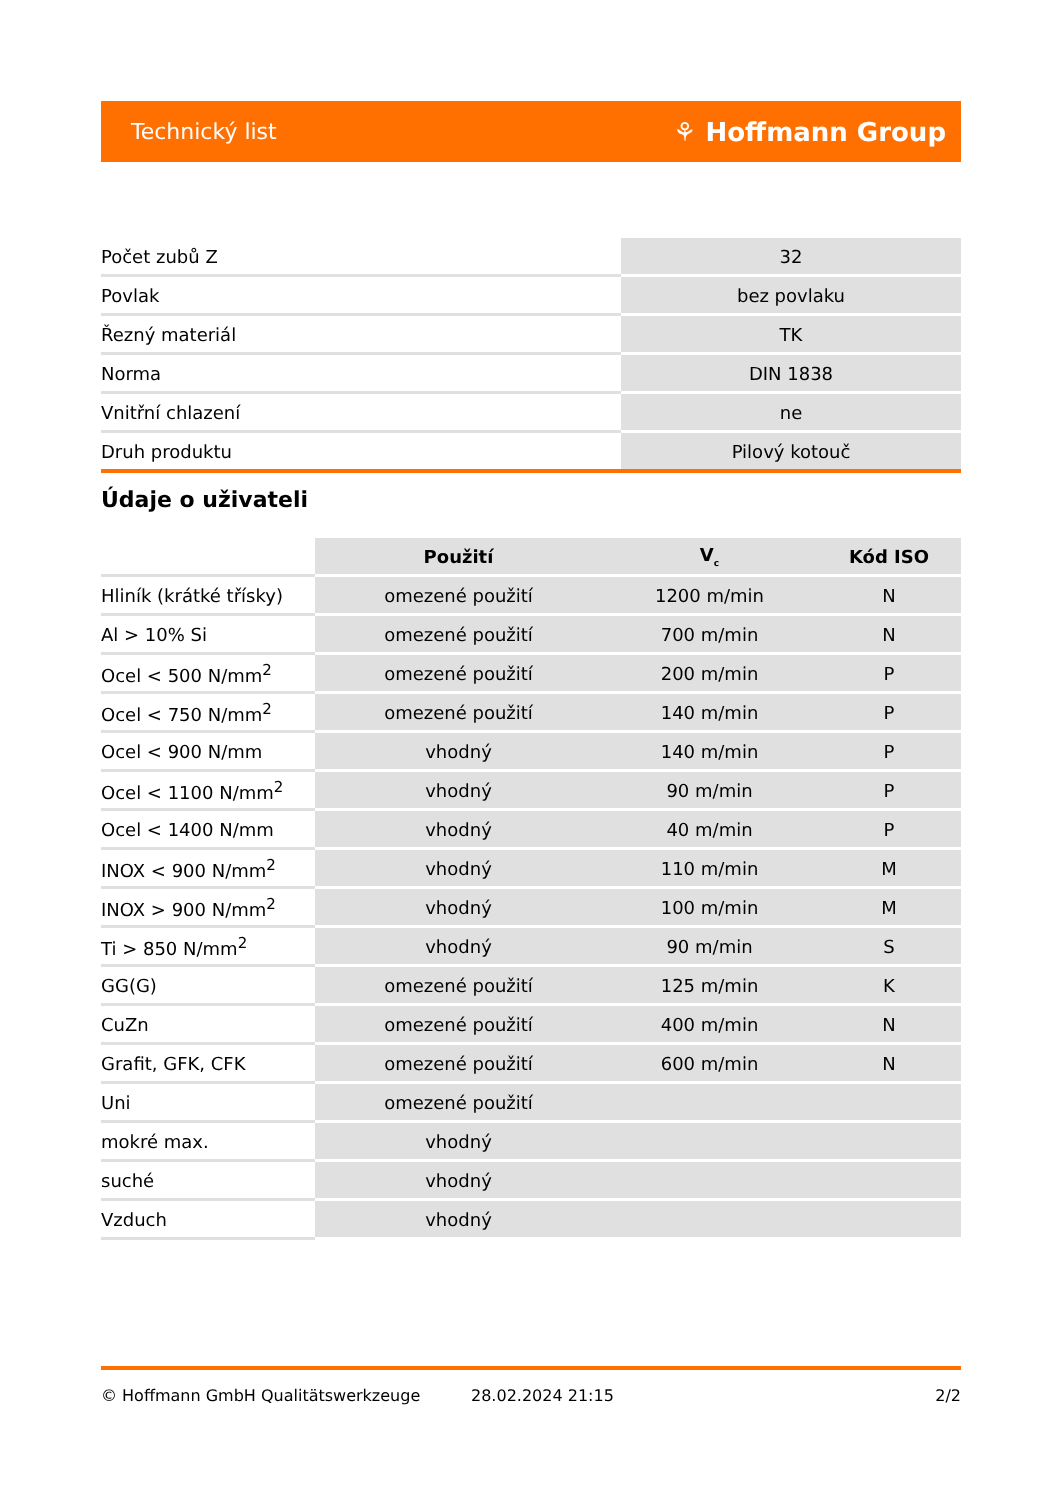Technický list ⚘ Hoffmann Group
| Počet zubů Z | 32 |
| Povlak | bez povlaku |
| Řezný materiál | TK |
| Norma | DIN 1838 |
| Vnitřní chlazení | ne |
| Druh produktu | Pilový kotouč |
Údaje o uživateli
| | Použití | V<sub>c</sub> | Kód ISO |
| --- | --- | --- | --- |
| Hliník (krátké třísky) | omezené použití | 1200 m/min | N |
| Al > 10% Si | omezené použití | 700 m/min | N |
| Ocel < 500 N/mm<sup>2</sup> | omezené použití | 200 m/min | P |
| Ocel < 750 N/mm<sup>2</sup> | omezené použití | 140 m/min | P |
| Ocel < 900 N/mm | vhodný | 140 m/min | P |
| Ocel < 1100 N/mm<sup>2</sup> | vhodný | 90 m/min | P |
| Ocel < 1400 N/mm | vhodný | 40 m/min | P |
| INOX < 900 N/mm<sup>2</sup> | vhodný | 110 m/min | M |
| INOX > 900 N/mm<sup>2</sup> | vhodný | 100 m/min | M |
| Ti > 850 N/mm<sup>2</sup> | vhodný | 90 m/min | S |
| GG(G) | omezené použití | 125 m/min | K |
| CuZn | omezené použití | 400 m/min | N |
| Grafit, GFK, CFK | omezené použití | 600 m/min | N |
| Uni | omezené použití | | |
| mokré max. | vhodný | | |
| suché | vhodný | | |
| Vzduch | vhodný | | |
© Hoffmann GmbH Qualitätswerkzeuge 28.02.2024 21:15 2/2